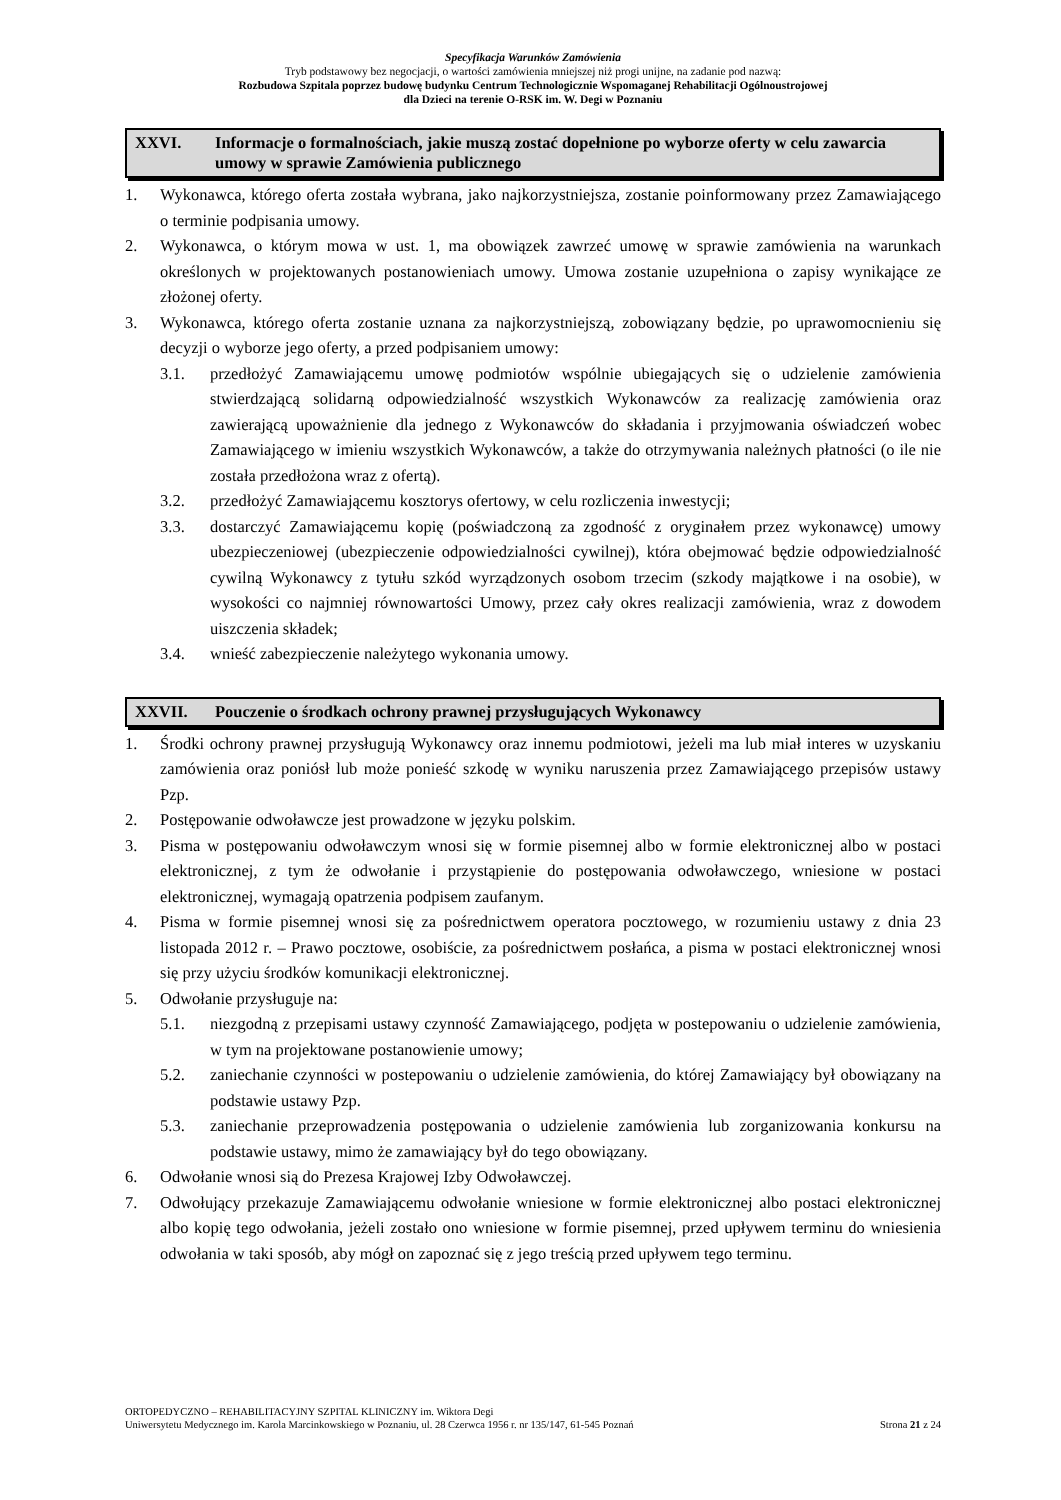Specyfikacja Warunków Zamówienia
Tryb podstawowy bez negocjacji, o wartości zamówienia mniejszej niż progi unijne, na zadanie pod nazwą:
Rozbudowa Szpitala poprzez budowę budynku Centrum Technologicznie Wspomaganej Rehabilitacji Ogólnoustrojowej
dla Dzieci na terenie O-RSK im. W. Degi w Poznaniu
XXVI. Informacje o formalnościach, jakie muszą zostać dopełnione po wyborze oferty w celu zawarcia umowy w sprawie Zamówienia publicznego
1. Wykonawca, którego oferta została wybrana, jako najkorzystniejsza, zostanie poinformowany przez Zamawiającego o terminie podpisania umowy.
2. Wykonawca, o którym mowa w ust. 1, ma obowiązek zawrzeć umowę w sprawie zamówienia na warunkach określonych w projektowanych postanowieniach umowy. Umowa zostanie uzupełniona o zapisy wynikające ze złożonej oferty.
3. Wykonawca, którego oferta zostanie uznana za najkorzystniejszą, zobowiązany będzie, po uprawomocnieniu się decyzji o wyborze jego oferty, a przed podpisaniem umowy:
3.1. przedłożyć Zamawiającemu umowę podmiotów wspólnie ubiegających się o udzielenie zamówienia stwierdzającą solidarną odpowiedzialność wszystkich Wykonawców za realizację zamówienia oraz zawierającą upoważnienie dla jednego z Wykonawców do składania i przyjmowania oświadczeń wobec Zamawiającego w imieniu wszystkich Wykonawców, a także do otrzymywania należnych płatności (o ile nie została przedłożona wraz z ofertą).
3.2. przedłożyć Zamawiającemu kosztorys ofertowy, w celu rozliczenia inwestycji;
3.3. dostarczyć Zamawiającemu kopię (poświadczoną za zgodność z oryginałem przez wykonawcę) umowy ubezpieczeniowej (ubezpieczenie odpowiedzialności cywilnej), która obejmować będzie odpowiedzialność cywilną Wykonawcy z tytułu szkód wyrządzonych osobom trzecim (szkody majątkowe i na osobie), w wysokości co najmniej równowartości Umowy, przez cały okres realizacji zamówienia, wraz z dowodem uiszczenia składek;
3.4. wnieść zabezpieczenie należytego wykonania umowy.
XXVII. Pouczenie o środkach ochrony prawnej przysługujących Wykonawcy
1. Środki ochrony prawnej przysługują Wykonawcy oraz innemu podmiotowi, jeżeli ma lub miał interes w uzyskaniu zamówienia oraz poniósł lub może ponieść szkodę w wyniku naruszenia przez Zamawiającego przepisów ustawy Pzp.
2. Postępowanie odwoławcze jest prowadzone w języku polskim.
3. Pisma w postępowaniu odwoławczym wnosi się w formie pisemnej albo w formie elektronicznej albo w postaci elektronicznej, z tym że odwołanie i przystąpienie do postępowania odwoławczego, wniesione w postaci elektronicznej, wymagają opatrzenia podpisem zaufanym.
4. Pisma w formie pisemnej wnosi się za pośrednictwem operatora pocztowego, w rozumieniu ustawy z dnia 23 listopada 2012 r. – Prawo pocztowe, osobiście, za pośrednictwem posłańca, a pisma w postaci elektronicznej wnosi się przy użyciu środków komunikacji elektronicznej.
5. Odwołanie przysługuje na:
5.1. niezgodną z przepisami ustawy czynność Zamawiającego, podjęta w postepowaniu o udzielenie zamówienia, w tym na projektowane postanowienie umowy;
5.2. zaniechanie czynności w postepowaniu o udzielenie zamówienia, do której Zamawiający był obowiązany na podstawie ustawy Pzp.
5.3. zaniechanie przeprowadzenia postępowania o udzielenie zamówienia lub zorganizowania konkursu na podstawie ustawy, mimo że zamawiający był do tego obowiązany.
6. Odwołanie wnosi sią do Prezesa Krajowej Izby Odwoławczej.
7. Odwołujący przekazuje Zamawiającemu odwołanie wniesione w formie elektronicznej albo postaci elektronicznej albo kopię tego odwołania, jeżeli zostało ono wniesione w formie pisemnej, przed upływem terminu do wniesienia odwołania w taki sposób, aby mógł on zapoznać się z jego treścią przed upływem tego terminu.
ORTOPEDYCZNO – REHABILITACYJNY SZPITAL KLINICZNY im. Wiktora Degi
Uniwersytetu Medycznego im. Karola Marcinkowskiego w Poznaniu, ul. 28 Czerwca 1956 r. nr 135/147, 61-545 Poznań Strona 21 z 24